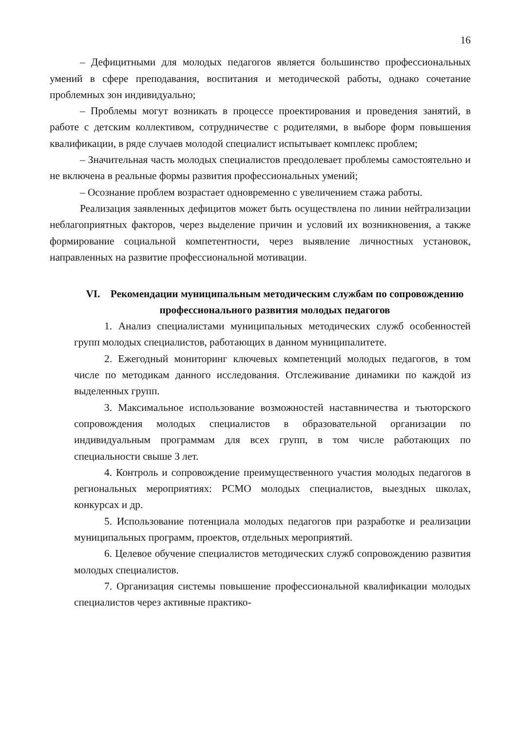16
– Дефицитными для молодых педагогов является большинство профессиональных умений в сфере преподавания, воспитания и методической работы, однако сочетание проблемных зон индивидуально;
– Проблемы могут возникать в процессе проектирования и проведения занятий, в работе с детским коллективом, сотрудничестве с родителями, в выборе форм повышения квалификации, в ряде случаев молодой специалист испытывает комплекс проблем;
– Значительная часть молодых специалистов преодолевает проблемы самостоятельно и не включена в реальные формы развития профессиональных умений;
– Осознание проблем возрастает одновременно с увеличением стажа работы.
Реализация заявленных дефицитов может быть осуществлена по линии нейтрализации неблагоприятных факторов, через выделение причин и условий их возникновения, а также формирование социальной компетентности, через выявление личностных установок, направленных на развитие профессиональной мотивации.
VI. Рекомендации муниципальным методическим службам по сопровождению профессионального развития молодых педагогов
1. Анализ специалистами муниципальных методических служб особенностей групп молодых специалистов, работающих в данном муниципалитете.
2. Ежегодный мониторинг ключевых компетенций молодых педагогов, в том числе по методикам данного исследования. Отслеживание динамики по каждой из выделенных групп.
3. Максимальное использование возможностей наставничества и тьюторского сопровождения молодых специалистов в образовательной организации по индивидуальным программам для всех групп, в том числе работающих по специальности свыше 3 лет.
4. Контроль и сопровождение преимущественного участия молодых педагогов в региональных мероприятиях: РСМО молодых специалистов, выездных школах, конкурсах и др.
5. Использование потенциала молодых педагогов при разработке и реализации муниципальных программ, проектов, отдельных мероприятий.
6. Целевое обучение специалистов методических служб сопровождению развития молодых специалистов.
7. Организация системы повышение профессиональной квалификации молодых специалистов через активные практико-